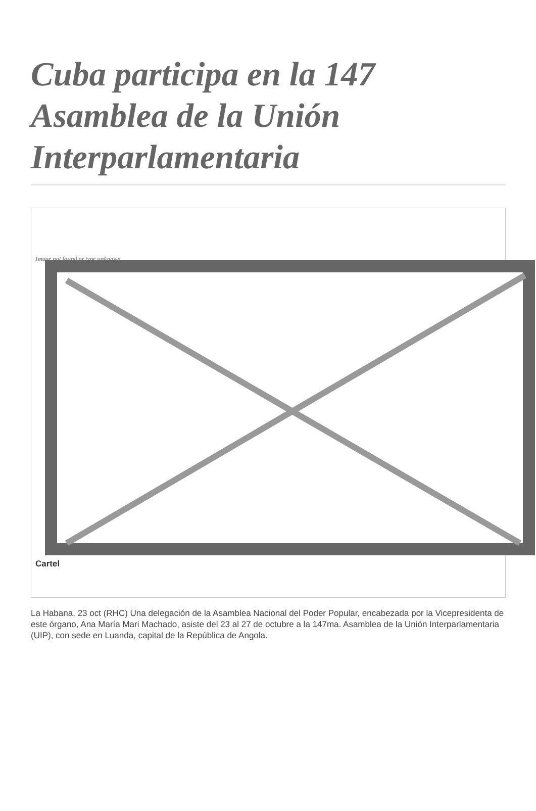Cuba participa en la 147 Asamblea de la Unión Interparlamentaria
Image not found or type unknown
Cartel
La Habana, 23 oct (RHC) Una delegación de la Asamblea Nacional del Poder Popular, encabezada por la Vicepresidenta de este órgano, Ana María Mari Machado, asiste del 23 al 27 de octubre a la 147ma. Asamblea de la Unión Interparlamentaria (UIP), con sede en Luanda, capital de la República de Angola.